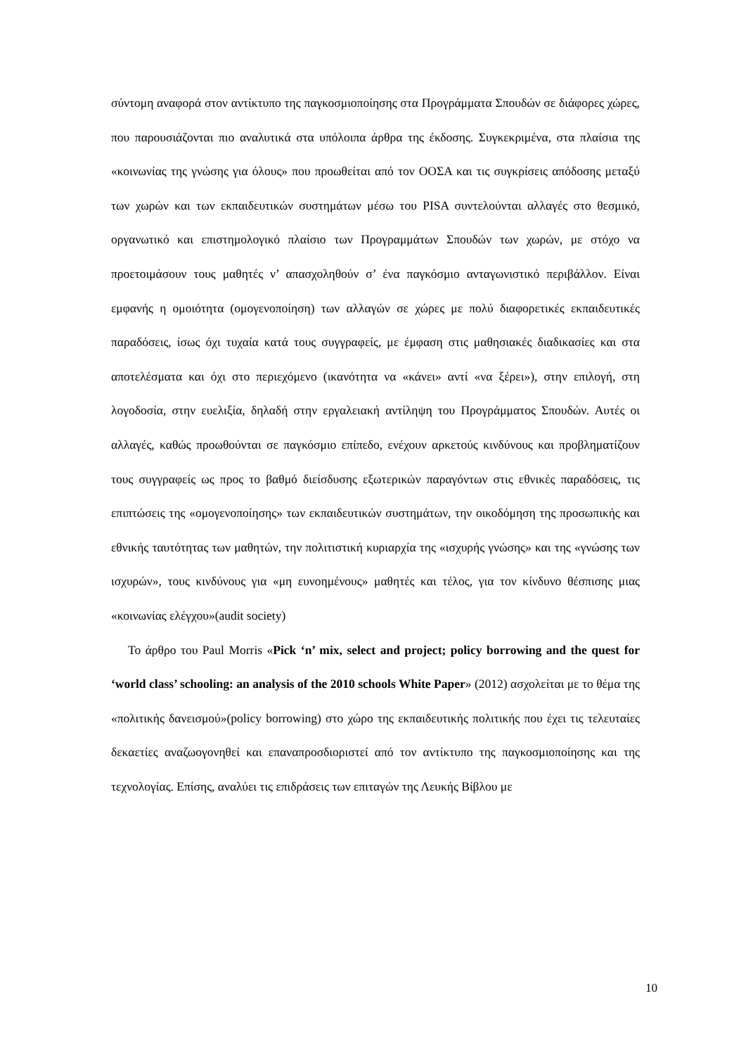σύντομη αναφορά στον αντίκτυπο της παγκοσμιοποίησης στα Προγράμματα Σπουδών σε διάφορες χώρες, που παρουσιάζονται πιο αναλυτικά στα υπόλοιπα άρθρα της έκδοσης. Συγκεκριμένα, στα πλαίσια της «κοινωνίας της γνώσης για όλους» που προωθείται από τον ΟΟΣΑ και τις συγκρίσεις απόδοσης μεταξύ των χωρών και των εκπαιδευτικών συστημάτων μέσω του PISA συντελούνται αλλαγές στο θεσμικό, οργανωτικό και επιστημολογικό πλαίσιο των Προγραμμάτων Σπουδών των χωρών, με στόχο να προετοιμάσουν τους μαθητές ν’ απασχοληθούν σ’ ένα παγκόσμιο ανταγωνιστικό περιβάλλον. Είναι εμφανής η ομοιότητα (ομογενοποίηση) των αλλαγών σε χώρες με πολύ διαφορετικές εκπαιδευτικές παραδόσεις, ίσως όχι τυχαία κατά τους συγγραφείς, με έμφαση στις μαθησιακές διαδικασίες και στα αποτελέσματα και όχι στο περιεχόμενο (ικανότητα να «κάνει» αντί «να ξέρει»), στην επιλογή, στη λογοδοσία, στην ευελιξία, δηλαδή στην εργαλειακή αντίληψη του Προγράμματος Σπουδών. Αυτές οι αλλαγές, καθώς προωθούνται σε παγκόσμιο επίπεδο, ενέχουν αρκετούς κινδύνους και προβληματίζουν τους συγγραφείς ως προς το βαθμό διείσδυσης εξωτερικών παραγόντων στις εθνικές παραδόσεις, τις επιπτώσεις της «ομογενοποίησης» των εκπαιδευτικών συστημάτων, την οικοδόμηση της προσωπικής και εθνικής ταυτότητας των μαθητών, την πολιτιστική κυριαρχία της «ισχυρής γνώσης» και της «γνώσης των ισχυρών», τους κινδύνους για «μη ευνοημένους» μαθητές και τέλος, για τον κίνδυνο θέσπισης μιας «κοινωνίας ελέγχου»(audit society)
Το άρθρο του Paul Morris «Pick ‘n’ mix, select and project; policy borrowing and the quest for ‘world class’ schooling: an analysis of the 2010 schools White Paper» (2012) ασχολείται με το θέμα της «πολιτικής δανεισμού»(policy borrowing) στο χώρο της εκπαιδευτικής πολιτικής που έχει τις τελευταίες δεκαετίες αναζωογονηθεί και επαναπροσδιοριστεί από τον αντίκτυπο της παγκοσμιοποίησης και της τεχνολογίας. Επίσης, αναλύει τις επιδράσεις των επιταγών της Λευκής Βίβλου με
10